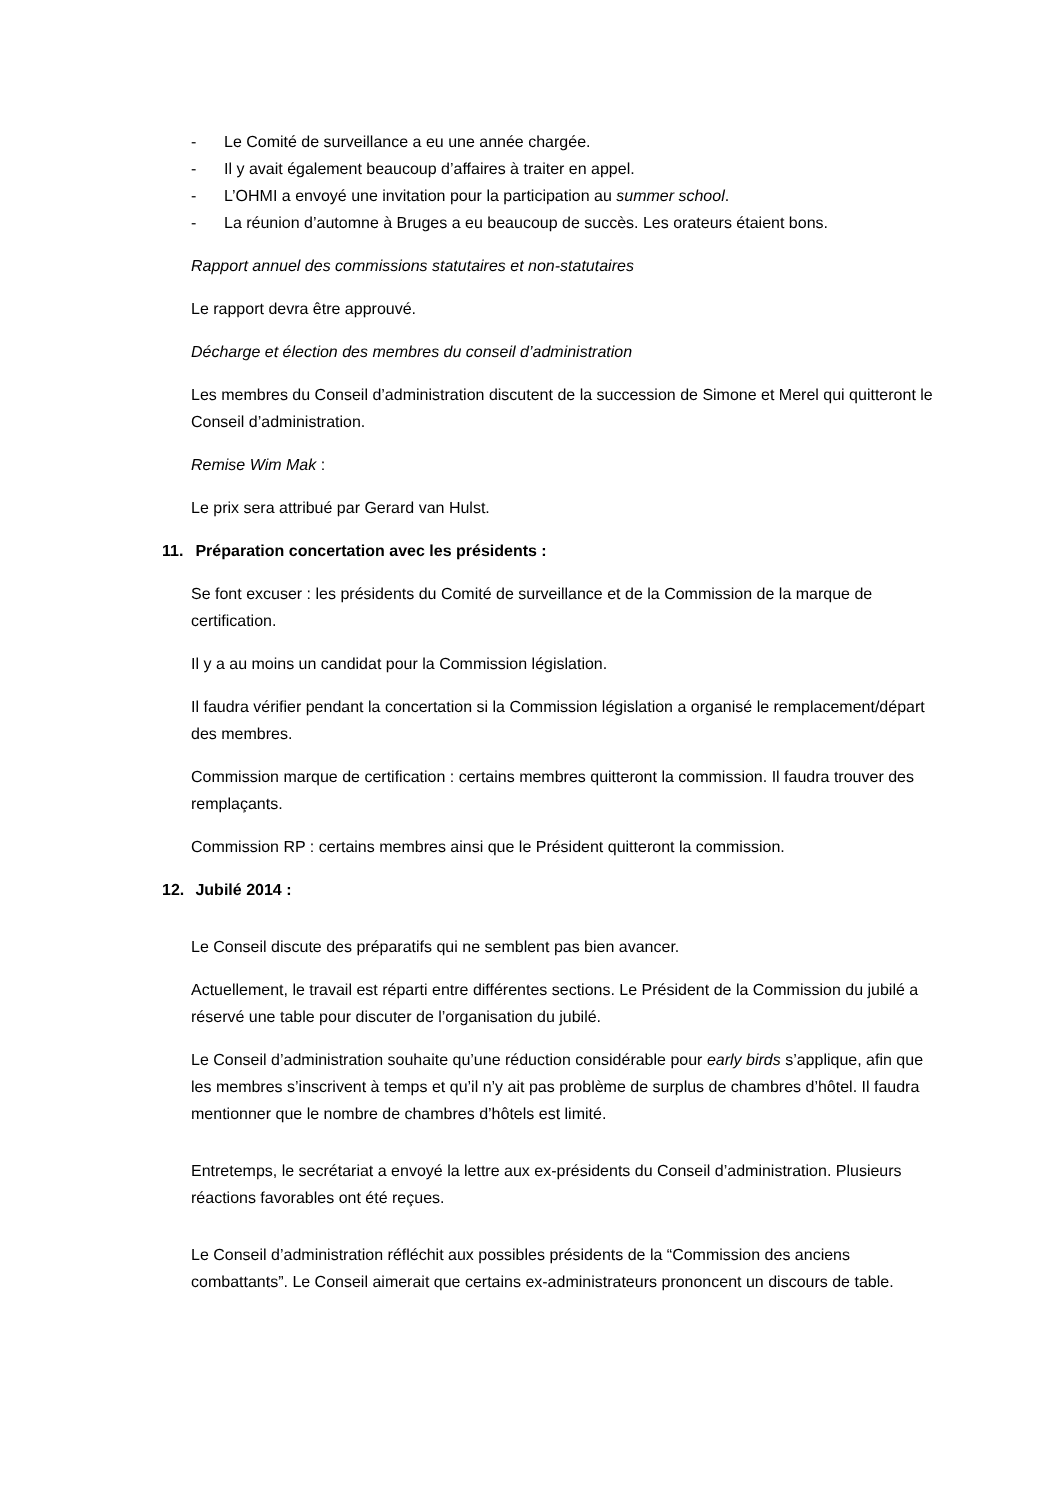- Le Comité de surveillance a eu une année chargée.
- Il y avait également beaucoup d’affaires à traiter en appel.
- L’OHMI a envoyé une invitation pour la participation au summer school.
- La réunion d’automne à Bruges a eu beaucoup de succès. Les orateurs étaient bons.
Rapport annuel des commissions statutaires et non-statutaires
Le rapport devra être approuvé.
Décharge et élection des membres du conseil d’administration
Les membres du Conseil d’administration discutent de la succession de Simone et Merel qui quitteront le Conseil d’administration.
Remise Wim Mak :
Le prix sera attribué par Gerard van Hulst.
11. Préparation concertation avec les présidents :
Se font excuser : les présidents du Comité de surveillance et de la Commission de la marque de certification.
Il y a au moins un candidat pour la Commission législation.
Il faudra vérifier pendant la concertation si la Commission législation a organisé le remplacement/départ des membres.
Commission marque de certification : certains membres quitteront la commission. Il faudra trouver des remplaçants.
Commission RP : certains membres ainsi que le Président quitteront la commission.
12. Jubilé 2014 :
Le Conseil discute des préparatifs qui ne semblent pas bien avancer.
Actuellement, le travail est réparti entre différentes sections. Le Président de la Commission du jubilé a réservé une table pour discuter de l’organisation du jubilé.
Le Conseil d’administration souhaite qu’une réduction considérable pour early birds s’applique, afin que les membres s’inscrivent à temps et qu’il n’y ait pas problème de surplus de chambres d’hôtel. Il faudra mentionner que le nombre de chambres d’hôtels est limité.
Entretemps, le secrétariat a envoyé la lettre aux ex-présidents du Conseil d’administration. Plusieurs réactions favorables ont été reçues.
Le Conseil d’administration réfléchit aux possibles présidents de la “Commission des anciens combattants”. Le Conseil aimerait que certains ex-administrateurs prononcent un discours de table.